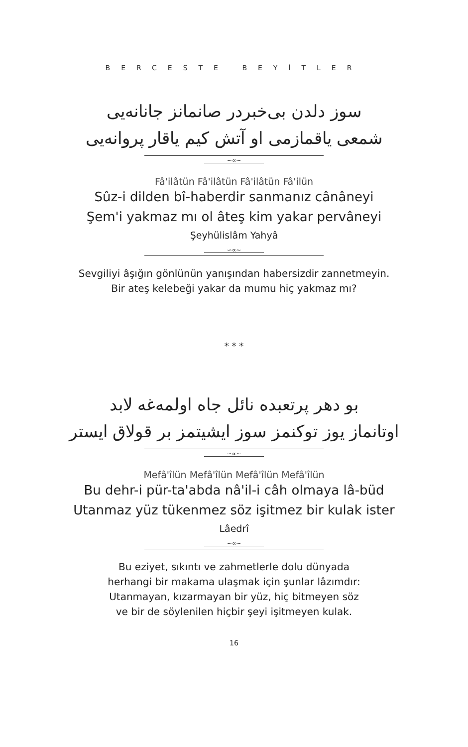BERCESTE BEYİTLER
سوز دلدن بی‌خبردر صانمانز جانانه‌یی
شمعی یاقمازمی او آتش کیم یاقار پروانه‌یی
∽∝∼
Fâ'ilâtün Fâ'ilâtün Fâ'ilâtün Fâ'ilün
Sûz-i dilden bî-haberdir sanmanız cânâneyi
Şem'i yakmaz mı ol âteş kim yakar pervâneyi
Şeyhülislâm Yahyâ
∽∝∼
Sevgiliyi âşığın gönlünün yanışından habersizdir zannetmeyin.
Bir ateş kelebeği yakar da mumu hiç yakmaz mı?
* * *
بو دهر پرتعبده نائل جاه اولمه‌غه لابد
اوتانماز یوز توکنمز سوز ایشیتمز بر قولاق ایستر
∽∝∼
Mefâ'îlün Mefâ'îlün Mefâ'îlün Mefâ'îlün
Bu dehr-i pür-ta'abda nâ'il-i câh olmaya lâ-büd
Utanmaz yüz tükenmez söz işitmez bir kulak ister
Lâedrî
∽∝∼
Bu eziyet, sıkıntı ve zahmetlerle dolu dünyada
herhangi bir makama ulaşmak için şunlar lâzımdır:
Utanmayan, kızarmayan bir yüz, hiç bitmeyen söz
ve bir de söylenilen hiçbir şeyi işitmeyen kulak.
16